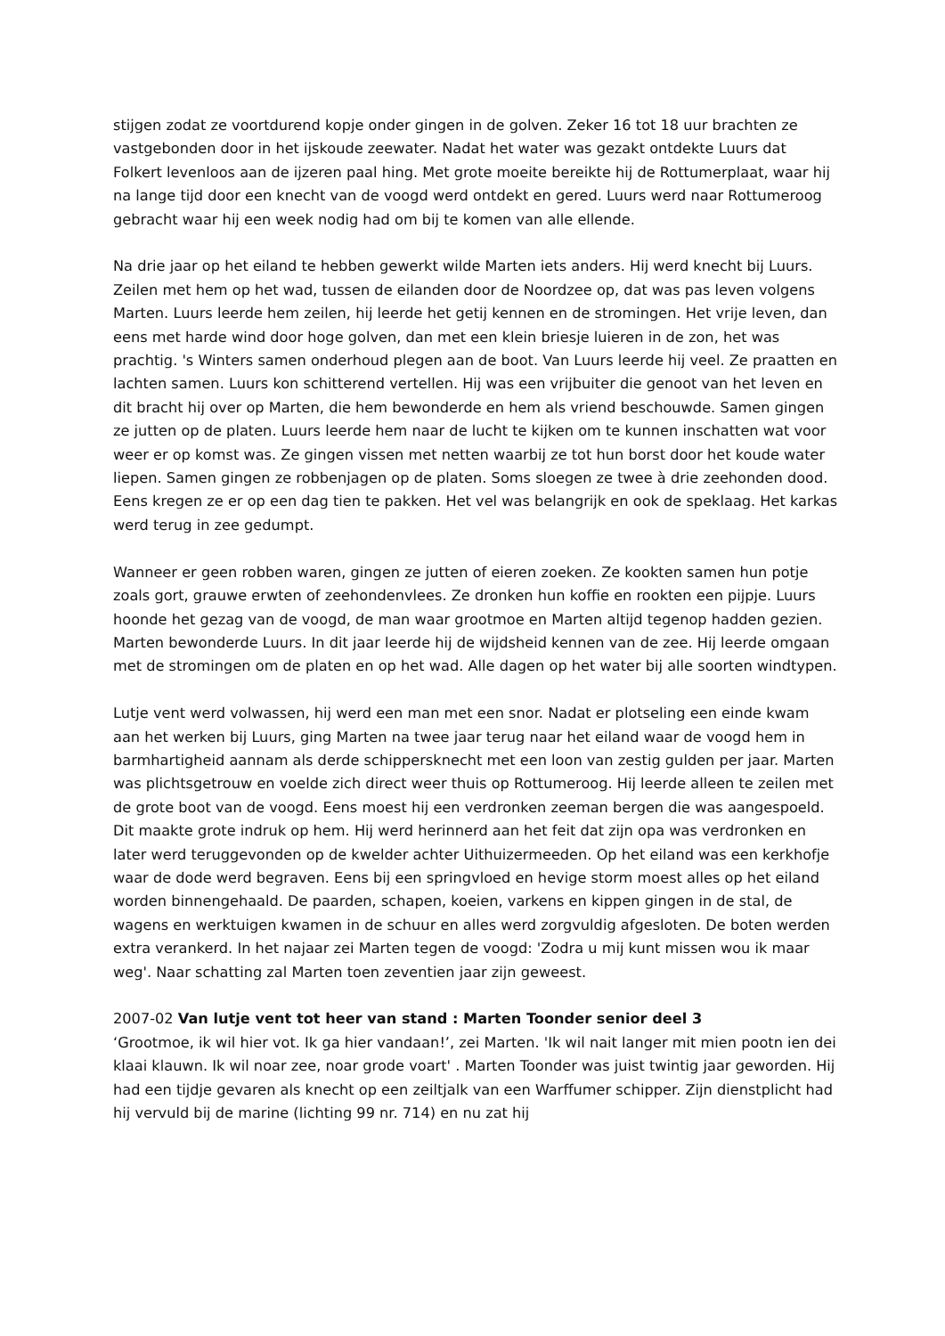stijgen zodat ze voortdurend kopje onder gingen in de golven. Zeker 16 tot 18 uur brachten ze vastgebonden door in het ijskoude zeewater. Nadat het water was gezakt ontdekte Luurs dat Folkert levenloos aan de ijzeren paal hing. Met grote moeite bereikte hij de Rottumerplaat, waar hij na lange tijd door een knecht van de voogd werd ontdekt en gered. Luurs werd naar Rottumeroog gebracht waar hij een week nodig had om bij te komen van alle ellende.
Na drie jaar op het eiland te hebben gewerkt wilde Marten iets anders. Hij werd knecht bij Luurs. Zeilen met hem op het wad, tussen de eilanden door de Noordzee op, dat was pas leven volgens Marten. Luurs leerde hem zeilen, hij leerde het getij kennen en de stromingen. Het vrije leven, dan eens met harde wind door hoge golven, dan met een klein briesje luieren in de zon, het was prachtig. 's Winters samen onderhoud plegen aan de boot. Van Luurs leerde hij veel. Ze praatten en lachten samen. Luurs kon schitterend vertellen. Hij was een vrijbuiter die genoot van het leven en dit bracht hij over op Marten, die hem bewonderde en hem als vriend beschouwde. Samen gingen ze jutten op de platen. Luurs leerde hem naar de lucht te kijken om te kunnen inschatten wat voor weer er op komst was. Ze gingen vissen met netten waarbij ze tot hun borst door het koude water liepen. Samen gingen ze robbenjagen op de platen. Soms sloegen ze twee à drie zeehonden dood. Eens kregen ze er op een dag tien te pakken. Het vel was belangrijk en ook de speklaag. Het karkas werd terug in zee gedumpt.
Wanneer er geen robben waren, gingen ze jutten of eieren zoeken. Ze kookten samen hun potje zoals gort, grauwe erwten of zeehondenvlees. Ze dronken hun koffie en rookten een pijpje. Luurs hoonde het gezag van de voogd, de man waar grootmoe en Marten altijd tegenop hadden gezien. Marten bewonderde Luurs. In dit jaar leerde hij de wijdsheid kennen van de zee. Hij leerde omgaan met de stromingen om de platen en op het wad. Alle dagen op het water bij alle soorten windtypen.
Lutje vent werd volwassen, hij werd een man met een snor. Nadat er plotseling een einde kwam aan het werken bij Luurs, ging Marten na twee jaar terug naar het eiland waar de voogd hem in barmhartigheid aannam als derde schippersknecht met een loon van zestig gulden per jaar. Marten was plichtsgetrouw en voelde zich direct weer thuis op Rottumeroog. Hij leerde alleen te zeilen met de grote boot van de voogd. Eens moest hij een verdronken zeeman bergen die was aangespoeld. Dit maakte grote indruk op hem. Hij werd herinnerd aan het feit dat zijn opa was verdronken en later werd teruggevonden op de kwelder achter Uithuizermeeden. Op het eiland was een kerkhofje waar de dode werd begraven. Eens bij een springvloed en hevige storm moest alles op het eiland worden binnengehaald. De paarden, schapen, koeien, varkens en kippen gingen in de stal, de wagens en werktuigen kwamen in de schuur en alles werd zorgvuldig afgesloten. De boten werden extra verankerd. In het najaar zei Marten tegen de voogd: 'Zodra u mij kunt missen wou ik maar weg'. Naar schatting zal Marten toen zeventien jaar zijn geweest.
2007-02 Van lutje vent tot heer van stand : Marten Toonder senior deel 3
‘Grootmoe, ik wil hier vot. Ik ga hier vandaan!’, zei Marten. 'Ik wil nait langer mit mien pootn ien dei klaai klauwn. Ik wil noar zee, noar grode voart' . Marten Toonder was juist twintig jaar geworden. Hij had een tijdje gevaren als knecht op een zeiltjalk van een Warffumer schipper. Zijn dienstplicht had hij vervuld bij de marine (lichting 99 nr. 714) en nu zat hij